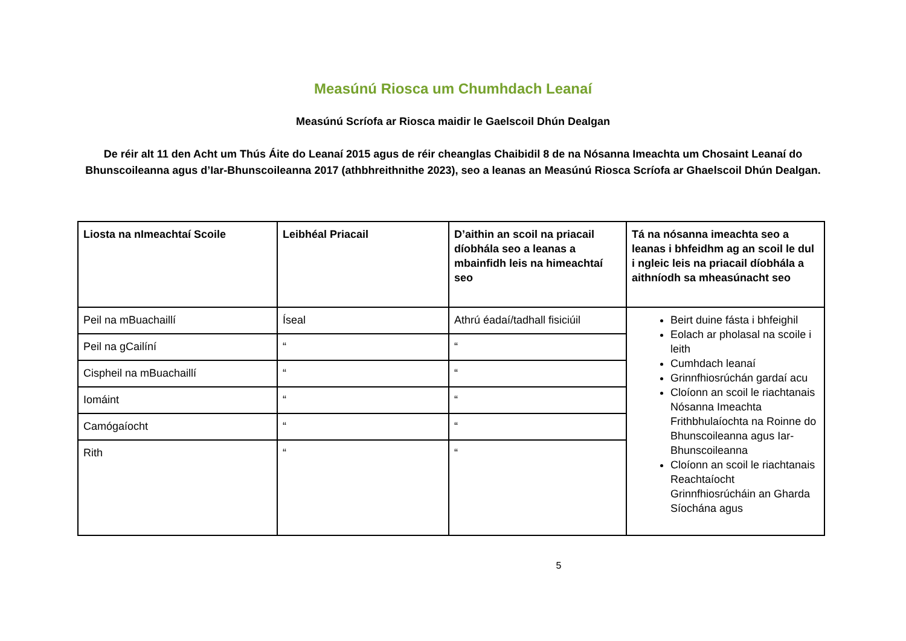Measúnú Riosca um Chumhdach Leanaí
Measúnú Scríofa ar Riosca maidir le Gaelscoil Dhún Dealgan
De réir alt 11 den Acht um Thús Áite do Leanaí 2015 agus de réir cheanglas Chaibidil 8 de na Nósanna Imeachta um Chosaint Leanaí do Bhunscoileanna agus d’Iar-Bhunscoileanna 2017 (athbhreithnithe 2023), seo a leanas an Measúnú Riosca Scríofa ar Ghaelscoil Dhún Dealgan.
| Liosta na nImeachtaí Scoile | Leibhéal Priacail | D’aithin an scoil na priacail díobhála seo a leanas a mbainfidh leis na himeachtaí seo | Tá na nósanna imeachta seo a leanas i bhfeidhm ag an scoil le dul i ngleic leis na priacail díobhála a aithníodh sa mheasúnacht seo |
| --- | --- | --- | --- |
| Peil na mBuachaillí | Íseal | Athrú éadaí/tadhall fisiciúil | Beirt duine fásta i bhfeighil Eolach ar pholasal na scoile i leith Cumhdach leanaí Grinnfhiosrúchán gardaí acu Cloíonn an scoil le riachtanais Nósanna Imeachta Frithbhulaíochta na Roinne do Bhunscoileanna agus Iar-Bhunscoileanna Cloíonn an scoil le riachtanais Reachtaíocht Grinnfhiosrúcháin an Gharda Síochána agus |
| Peil na gCailíní | “ | “ | |
| Cispheil na mBuachaillí | “ | “ | |
| Iomáint | “ | “ | |
| Camógaíocht | “ | “ | |
| Rith | “ | “ | |
5